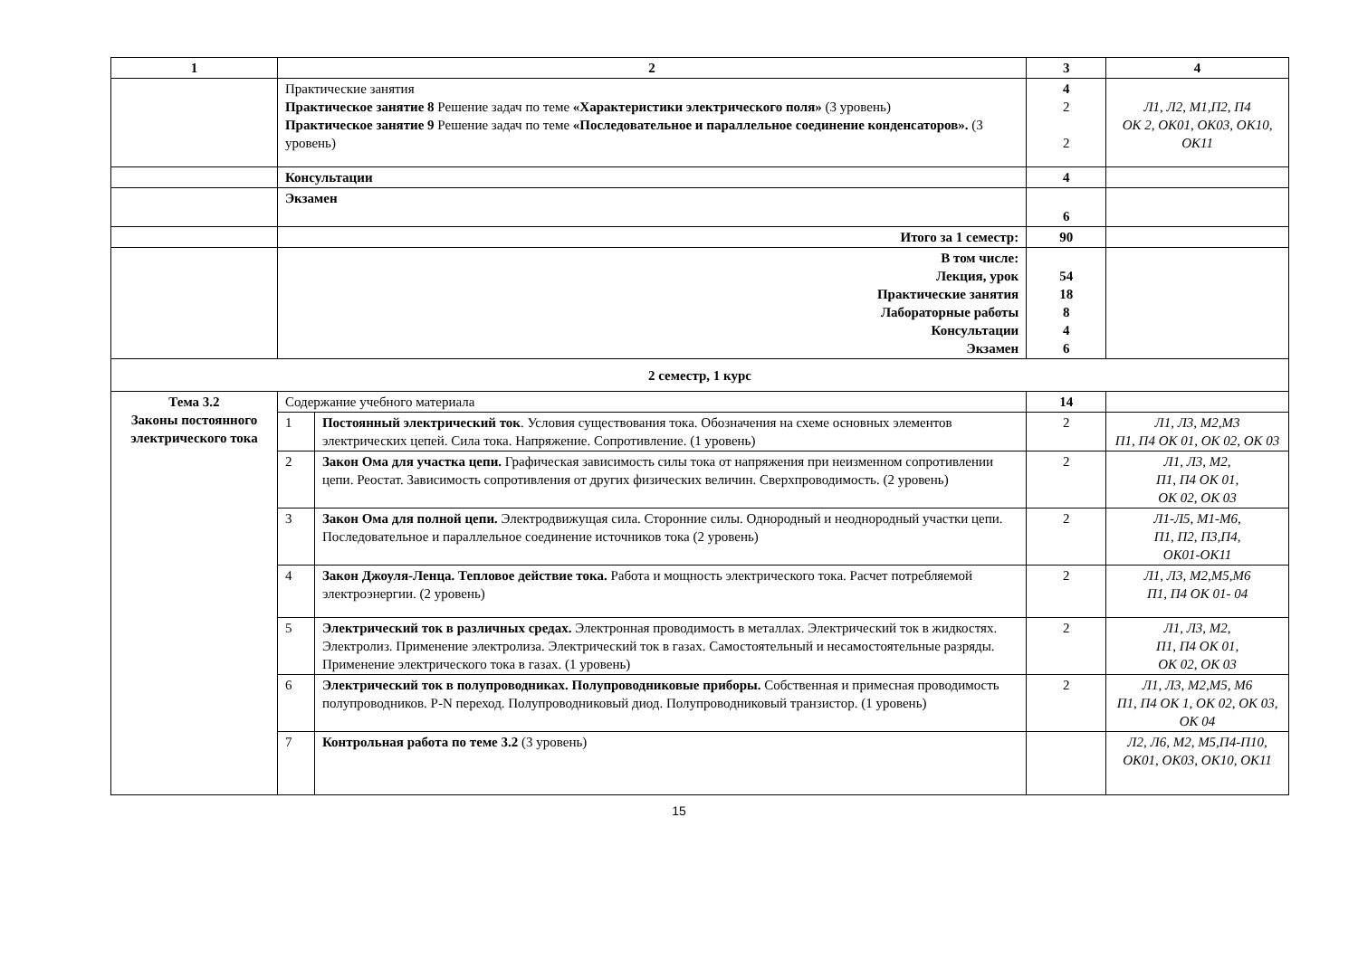| 1 | 2 | | 3 | 4 |
| --- | --- | --- | --- | --- |
| | Практические занятия Практическое занятие 8 Решение задач по теме «Характеристики электрического поля» (3 уровень) Практическое занятие 9 Решение задач по теме «Последовательное и параллельное соединение конденсаторов». (3 уровень) | | 4 2 2 | Л1, Л2, М1,П2, П4 ОК 2, ОК01, ОК03, ОК10, ОК11 |
| | Консультации | | 4 | |
| | Экзамен | | 6 | |
| | Итого за 1 семестр: | | 90 | |
| | В том числе: Лекция, урок Практические занятия Лабораторные работы Консультации Экзамен | | 54 18 8 4 6 | |
| 2 семестр, 1 курс | | | | |
| Тема 3.2 Законы постоянного электрического тока | Содержание учебного материала | | 14 | |
| | 1 | Постоянный электрический ток . Условия существования тока. Обозначения на схеме основных элементов электрических цепей. Сила тока. Напряжение. Сопротивление. (1 уровень) | 2 | Л1, Л3, М2,М3 П1, П4 ОК 01, ОК 02, ОК 03 |
| | 2 | Закон Ома для участка цепи. Графическая зависимость силы тока от напряжения при неизменном сопротивлении цепи. Реостат. Зависимость сопротивления от других физических величин. Сверхпроводимость. (2 уровень) | 2 | Л1, Л3, М2, П1, П4 ОК 01, ОК 02, ОК 03 |
| | 3 | Закон Ома для полной цепи. Электродвижущая сила. Сторонние силы. Однородный и неоднородный участки цепи. Последовательное и параллельное соединение источников тока (2 уровень) | 2 | Л1-Л5, М1-М6, П1, П2, П3,П4, ОК01-ОК11 |
| | 4 | Закон Джоуля-Ленца. Тепловое действие тока. Работа и мощность электрического тока. Расчет потребляемой электроэнергии. (2 уровень) | 2 | Л1, Л3, М2,М5,М6 П1, П4 ОК 01- 04 |
| | 5 | Электрический ток в различных средах. Электронная проводимость в металлах. Электрический ток в жидкостях. Электролиз. Применение электролиза. Электрический ток в газах. Самостоятельный и несамостоятельные разряды. Применение электрического тока в газах. (1 уровень) | 2 | Л1, Л3, М2, П1, П4 ОК 01, ОК 02, ОК 03 |
| | 6 | Электрический ток в полупроводниках. Полупроводниковые приборы. Собственная и примесная проводимость полупроводников. P-N переход. Полупроводниковый диод. Полупроводниковый транзистор. (1 уровень) | 2 | Л1, Л3, М2,М5, М6 П1, П4 ОК 1, ОК 02, ОК 03, ОК 04 |
| | 7 | Контрольная работа по теме 3.2 (3 уровень) | | Л2, Л6, М2, М5,П4-П10, ОК01, ОК03, ОК10, ОК11 |
15